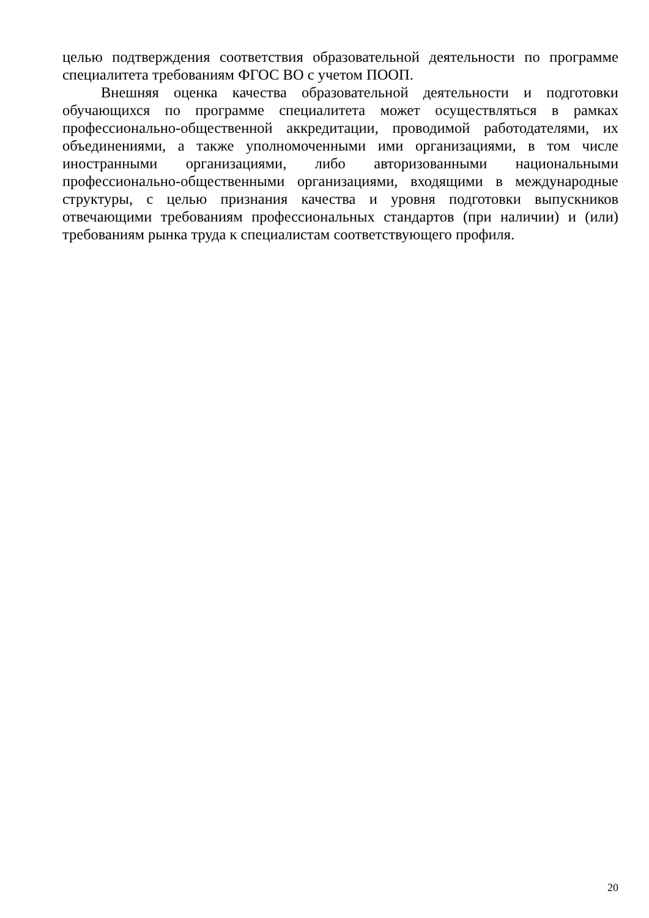целью подтверждения соответствия образовательной деятельности по программе специалитета требованиям ФГОС ВО с учетом ПООП.
Внешняя оценка качества образовательной деятельности и подготовки обучающихся по программе специалитета может осуществляться в рамках профессионально-общественной аккредитации, проводимой работодателями, их объединениями, а также уполномоченными ими организациями, в том числе иностранными организациями, либо авторизованными национальными профессионально-общественными организациями, входящими в международные структуры, с целью признания качества и уровня подготовки выпускников отвечающими требованиям профессиональных стандартов (при наличии) и (или) требованиям рынка труда к специалистам соответствующего профиля.
20